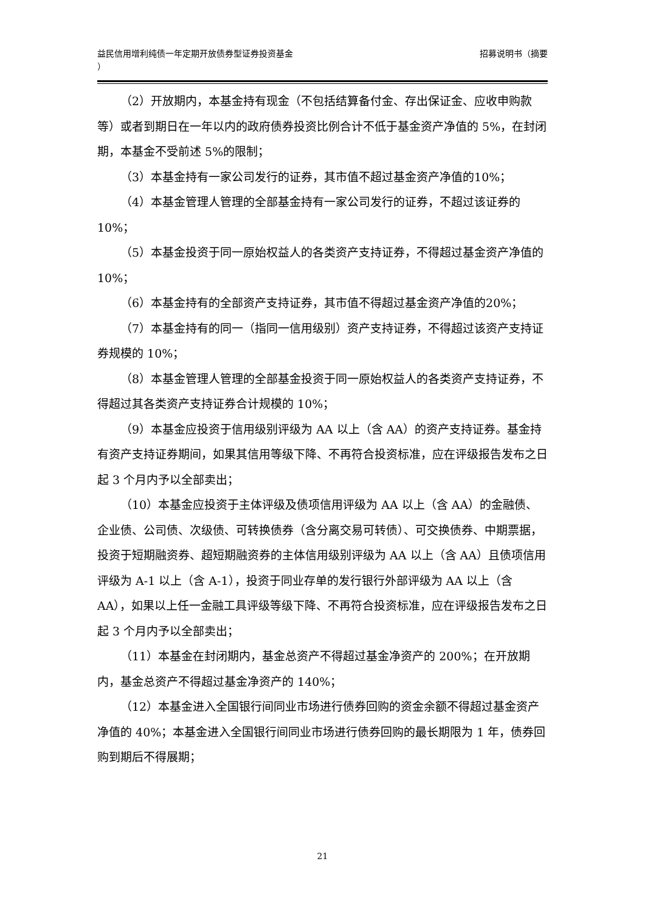益民信用增利纯债一年定期开放债券型证券投资基金
）
招募说明书（摘要
（2）开放期内，本基金持有现金（不包括结算备付金、存出保证金、应收申购款等）或者到期日在一年以内的政府债券投资比例合计不低于基金资产净值的 5%，在封闭期，本基金不受前述 5%的限制；
（3）本基金持有一家公司发行的证券，其市值不超过基金资产净值的10%；
（4）本基金管理人管理的全部基金持有一家公司发行的证券，不超过该证券的 10%；
（5）本基金投资于同一原始权益人的各类资产支持证券，不得超过基金资产净值的 10%；
（6）本基金持有的全部资产支持证券，其市值不得超过基金资产净值的20%；
（7）本基金持有的同一（指同一信用级别）资产支持证券，不得超过该资产支持证券规模的 10%；
（8）本基金管理人管理的全部基金投资于同一原始权益人的各类资产支持证券，不得超过其各类资产支持证券合计规模的 10%；
（9）本基金应投资于信用级别评级为 AA 以上（含 AA）的资产支持证券。基金持有资产支持证券期间，如果其信用等级下降、不再符合投资标准，应在评级报告发布之日起 3 个月内予以全部卖出；
（10）本基金应投资于主体评级及债项信用评级为 AA 以上（含 AA）的金融债、企业债、公司债、次级债、可转换债券（含分离交易可转债）、可交换债券、中期票据，投资于短期融资券、超短期融资券的主体信用级别评级为 AA 以上（含 AA）且债项信用评级为 A-1 以上（含 A-1），投资于同业存单的发行银行外部评级为 AA 以上（含 AA），如果以上任一金融工具评级等级下降、不再符合投资标准，应在评级报告发布之日起 3 个月内予以全部卖出；
（11）本基金在封闭期内，基金总资产不得超过基金净资产的 200%；在开放期内，基金总资产不得超过基金净资产的 140%；
（12）本基金进入全国银行间同业市场进行债券回购的资金余额不得超过基金资产净值的 40%；本基金进入全国银行间同业市场进行债券回购的最长期限为 1 年，债券回购到期后不得展期；
21